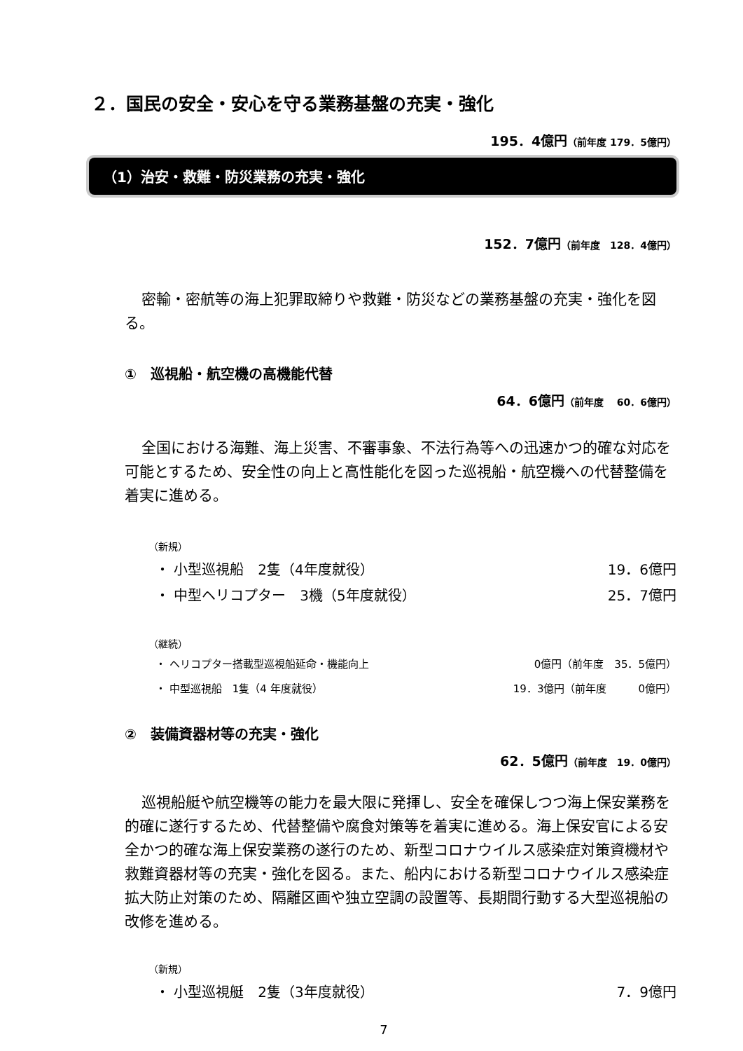２．国民の安全・安心を守る業務基盤の充実・強化
195．4億円（前年度 179．5億円）
（1）治安・救難・防災業務の充実・強化
152．7億円（前年度　128．4億円）
密輸・密航等の海上犯罪取締りや救難・防災などの業務基盤の充実・強化を図る。
①　巡視船・航空機の高機能代替
64．6億円（前年度　 60．6億円）
全国における海難、海上災害、不審事象、不法行為等への迅速かつ的確な対応を可能とするため、安全性の向上と高性能化を図った巡視船・航空機への代替整備を着実に進める。
（新規）
・ 小型巡視船　2隻（4年度就役） 19．6億円
・ 中型ヘリコプター　3機（5年度就役） 25．7億円
（継続）
・ ヘリコプター搭載型巡視船延命・機能向上 0億円（前年度　35．5億円）
・ 中型巡視船　1隻（4 年度就役） 19．3億円（前年度　　　0億円）
②　装備資器材等の充実・強化
62．5億円（前年度　19．0億円）
巡視船艇や航空機等の能力を最大限に発揮し、安全を確保しつつ海上保安業務を的確に遂行するため、代替整備や腐食対策等を着実に進める。海上保安官による安全かつ的確な海上保安業務の遂行のため、新型コロナウイルス感染症対策資機材や救難資器材等の充実・強化を図る。また、船内における新型コロナウイルス感染症拡大防止対策のため、隔離区画や独立空調の設置等、長期間行動する大型巡視船の改修を進める。
（新規）
・ 小型巡視艇　2隻（3年度就役） 7．9億円
7